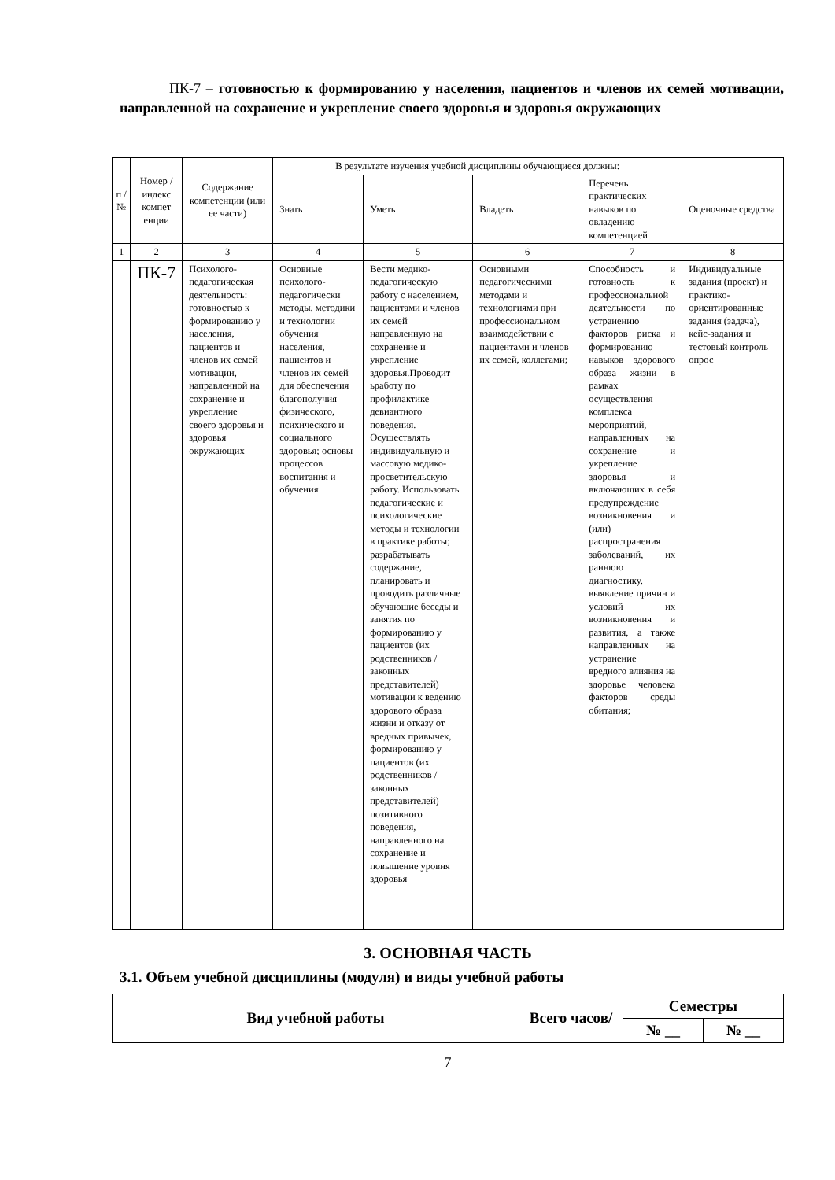ПК-7 – готовностью к формированию у населения, пациентов и членов их семей мотивации, направленной на сохранение и укрепление своего здоровья и здоровья окружающих
| п / № | Номер / индекс компет енции | Содержание компетенции (или ее части) | В результате изучения учебной дисциплины обучающиеся должны: | | | | |
| --- | --- | --- | --- | --- | --- | --- | --- |
| | | | Знать | Уметь | Владеть | Перечень практических навыков по овладению компетенцией | Оценочные средства |
| 1 | 2 | 3 | 4 | 5 | 6 | 7 | 8 |
| | ПК-7 | Психолого-педагогическая деятельность: готовностью к формированию у населения, пациентов и членов их семей мотивации, направленной на сохранение и укрепление своего здоровья и здоровья окружающих | Основные психолого-педагогически методы, методики и технологии обучения населения, пациентов и членов их семей для обеспечения благополучия физического, психического и социального здоровья; основы процессов воспитания и обучения | Вести медико-педагогическую работу с населением, пациентами и членов их семей направленную на сохранение и укрепление здоровья.Проводит ьработу по профилактике девиантного поведения. Осуществлять индивидуальную и массовую медико-просветительскую работу. Использовать педагогические и психологические методы и технологии в практике работы; разрабатывать содержание, планировать и проводить различные обучающие беседы и занятия по формированию у пациентов (их родственников / законных представителей) мотивации к ведению здорового образа жизни и отказу от вредных привычек, формированию у пациентов (их родственников /законных представителей) позитивного поведения, направленного на сохранение и повышение уровня здоровья | Основными педагогическими методами и технологиями при профессиональном взаимодействии с пациентами и членов их семей, коллегами; | Способность и готовность к профессиональной деятельности по устранению факторов риска и формированию навыков здорового образа жизни в рамках осуществления комплекса мероприятий, направленных на сохранение и укрепление здоровья и включающих в себя предупреждение возникновения и (или) распространения заболеваний, их раннюю диагностику, выявление причин и условий их возникновения и развития, а также направленных на устранение вредного влияния на здоровье человека факторов среды обитания; | Индивидуальные задания (проект) и практико-ориентированные задания (задача), кейс-задания и тестовый контроль опрос |
3. ОСНОВНАЯ ЧАСТЬ
3.1. Объем учебной дисциплины (модуля) и виды учебной работы
| Вид учебной работы | Всего часов/ | Семестры | |
| | | № __ | № __ |
7